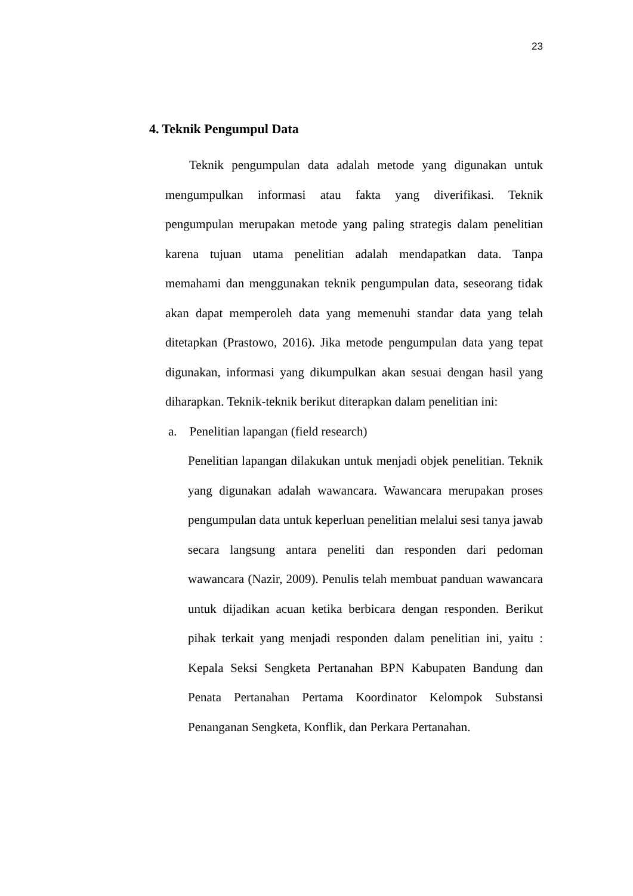23
4. Teknik Pengumpul Data
Teknik pengumpulan data adalah metode yang digunakan untuk mengumpulkan informasi atau fakta yang diverifikasi. Teknik pengumpulan merupakan metode yang paling strategis dalam penelitian karena tujuan utama penelitian adalah mendapatkan data. Tanpa memahami dan menggunakan teknik pengumpulan data, seseorang tidak akan dapat memperoleh data yang memenuhi standar data yang telah ditetapkan (Prastowo, 2016). Jika metode pengumpulan data yang tepat digunakan, informasi yang dikumpulkan akan sesuai dengan hasil yang diharapkan. Teknik-teknik berikut diterapkan dalam penelitian ini:
a. Penelitian lapangan (field research)
Penelitian lapangan dilakukan untuk menjadi objek penelitian. Teknik yang digunakan adalah wawancara. Wawancara merupakan proses pengumpulan data untuk keperluan penelitian melalui sesi tanya jawab secara langsung antara peneliti dan responden dari pedoman wawancara (Nazir, 2009). Penulis telah membuat panduan wawancara untuk dijadikan acuan ketika berbicara dengan responden. Berikut pihak terkait yang menjadi responden dalam penelitian ini, yaitu : Kepala Seksi Sengketa Pertanahan BPN Kabupaten Bandung dan Penata Pertanahan Pertama Koordinator Kelompok Substansi Penanganan Sengketa, Konflik, dan Perkara Pertanahan.